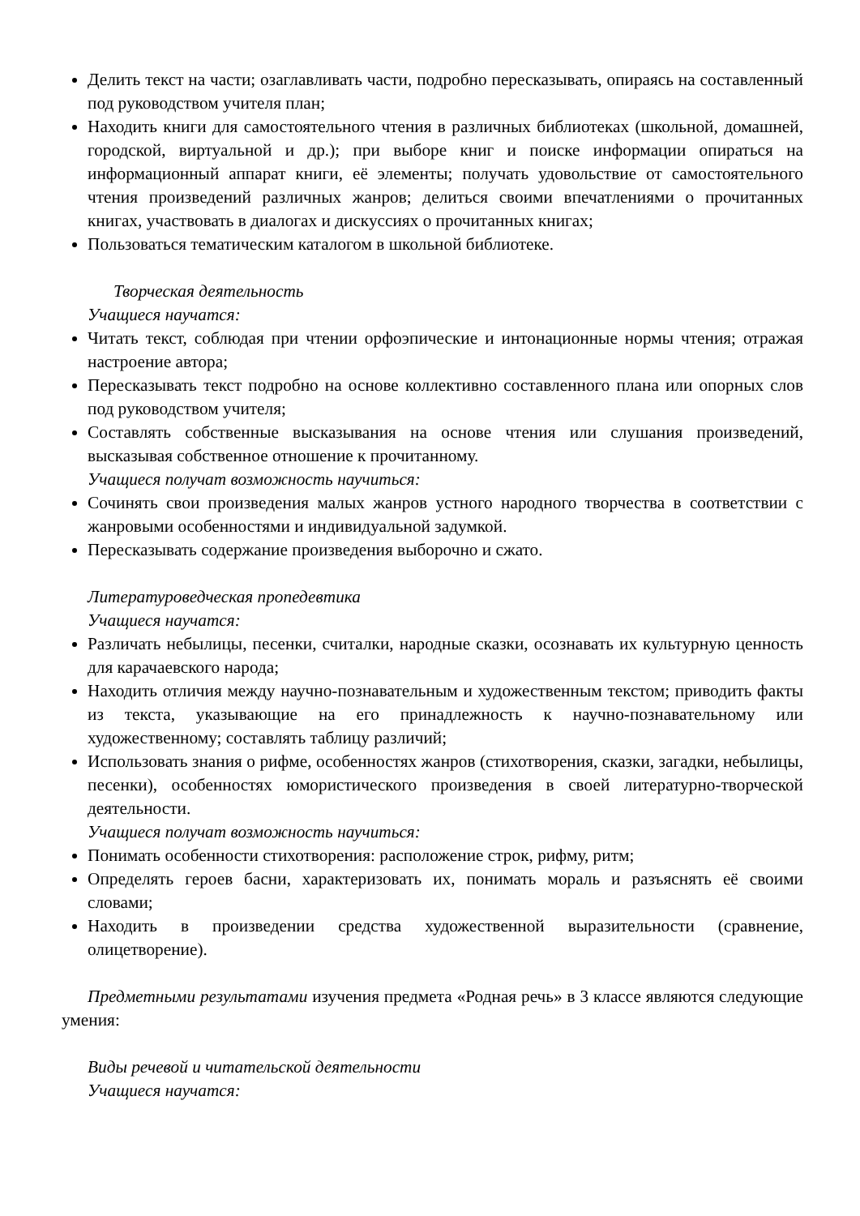Делить текст на части; озаглавливать части, подробно пересказывать, опираясь на составленный под руководством учителя план;
Находить книги для самостоятельного чтения в различных библиотеках (школьной, домашней, городской, виртуальной и др.); при выборе книг и поиске информации опираться на информационный аппарат книги, её элементы; получать удовольствие от самостоятельного чтения произведений различных жанров; делиться своими впечатлениями о прочитанных книгах, участвовать в диалогах и дискуссиях о прочитанных книгах;
Пользоваться тематическим каталогом в школьной библиотеке.
Творческая деятельность
Учащиеся научатся:
Читать текст, соблюдая при чтении орфоэпические и интонационные нормы чтения; отражая настроение автора;
Пересказывать текст подробно на основе коллективно составленного плана или опорных слов под руководством учителя;
Составлять собственные высказывания на основе чтения или слушания произведений, высказывая собственное отношение к прочитанному.
Учащиеся получат возможность научиться:
Сочинять свои произведения малых жанров устного народного творчества в соответствии с жанровыми особенностями и индивидуальной задумкой.
Пересказывать содержание произведения выборочно и сжато.
Литературоведческая пропедевтика
Учащиеся научатся:
Различать небылицы, песенки, считалки, народные сказки, осознавать их культурную ценность для карачаевского народа;
Находить отличия между научно-познавательным и художественным текстом; приводить факты из текста, указывающие на его принадлежность к научно-познавательному или художественному; составлять таблицу различий;
Использовать знания о рифме, особенностях жанров (стихотворения, сказки, загадки, небылицы, песенки), особенностях юмористического произведения в своей литературно-творческой деятельности.
Учащиеся получат возможность научиться:
Понимать особенности стихотворения: расположение строк, рифму, ритм;
Определять героев басни, характеризовать их, понимать мораль и разъяснять её своими словами;
Находить в произведении средства художественной выразительности (сравнение, олицетворение).
Предметными результатами изучения предмета «Родная речь» в 3 классе являются следующие умения:
Виды речевой и читательской деятельности
Учащиеся научатся: